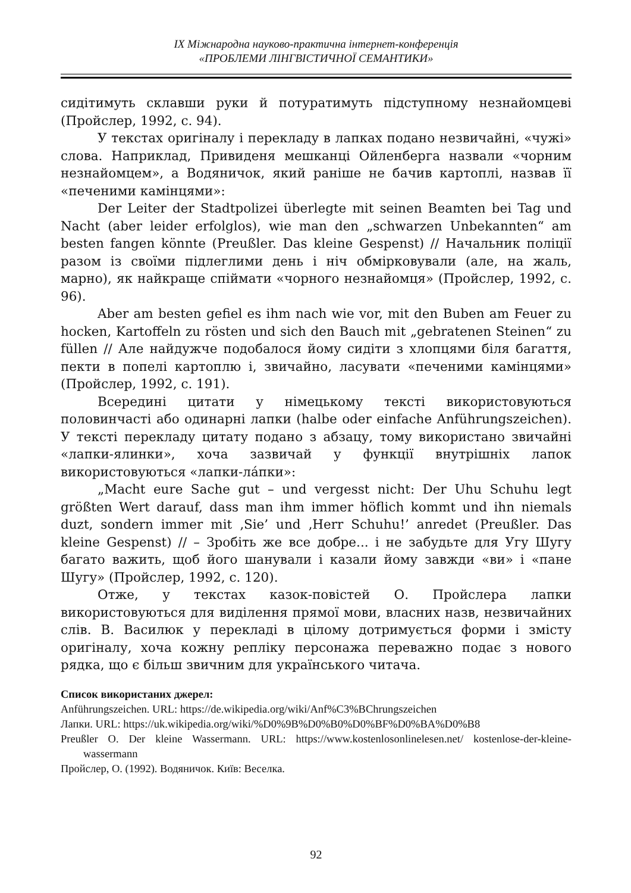ІХ Міжнародна науково-практична інтернет-конференція
«ПРОБЛЕМИ ЛІНГВІСТИЧНОЇ СЕМАНТИКИ»
сидітимуть склавши руки й потуратимуть підступному незнайомцеві (Пройслер, 1992, с. 94).
У текстах оригіналу і перекладу в лапках подано незвичайні, «чужі» слова. Наприклад, Привиденя мешканці Ойленберга назвали «чорним незнайомцем», а Водяничок, який раніше не бачив картоплі, назвав її «печеними камінцями»:
Der Leiter der Stadtpolizei überlegte mit seinen Beamten bei Tag und Nacht (aber leider erfolglos), wie man den „schwarzen Unbekannten“ am besten fangen könnte (Preußler. Das kleine Gespenst) // Начальник поліції разом із своїми підлеглими день і ніч обмірковували (але, на жаль, марно), як найкраще спіймати «чорного незнайомця» (Пройслер, 1992, с. 96).
Aber am besten gefiel es ihm nach wie vor, mit den Buben am Feuer zu hocken, Kartoffeln zu rösten und sich den Bauch mit „gebratenen Steinen“ zu füllen // Але найдужче подобалося йому сидіти з хлопцями біля багаття, пекти в попелі картоплю і, звичайно, ласувати «печеними камінцями» (Пройслер, 1992, с. 191).
Всередині цитати у німецькому тексті використовуються половинчасті або одинарні лапки (halbe oder einfache Anführungszeichen). У тексті перекладу цитату подано з абзацу, тому використано звичайні «лапки-ялинки», хоча зазвичай у функції внутрішніх лапок використовуються «лапки-ла́пки»:
„Macht eure Sache gut – und vergesst nicht: Der Uhu Schuhu legt größten Wert darauf, dass man ihm immer höflich kommt und ihn niemals duzt, sondern immer mit ‚Sie’ und ‚Herr Schuhu!’ anredet (Preußler. Das kleine Gespenst) // – Зробіть же все добре... і не забудьте для Угу Шугу багато важить, щоб його шанували і казали йому завжди «ви» і «пане Шугу» (Пройслер, 1992, с. 120).
Отже, у текстах казок-повістей О. Пройслера лапки використовуються для виділення прямої мови, власних назв, незвичайних слів. В. Василюк у перекладі в цілому дотримується форми і змісту оригіналу, хоча кожну репліку персонажа переважно подає з нового рядка, що є більш звичним для українського читача.
Список використаних джерел:
Anführungszeichen. URL: https://de.wikipedia.org/wiki/Anf%C3%BChrungszeichen
Лапки. URL: https://uk.wikipedia.org/wiki/%D0%9B%D0%B0%D0%BF%D0%BA%D0%B8
Preußler O. Der kleine Wassermann. URL: https://www.kostenlosonlinelesen.net/ kostenlose-der-kleine-wassermann
Пройслер, О. (1992). Водяничок. Київ: Веселка.
92